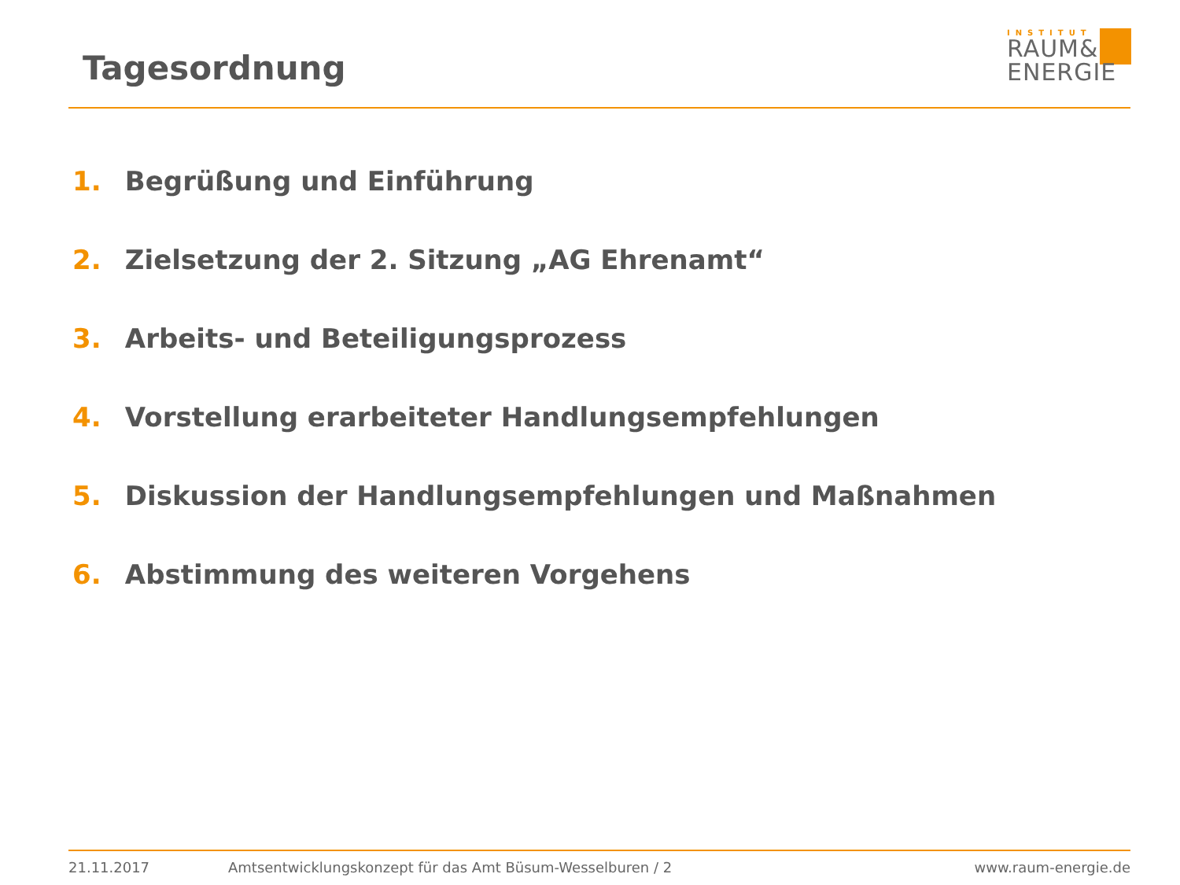Tagesordnung
INSTITUT
RAUM&
ENERGIE
1. Begrüßung und Einführung
2. Zielsetzung der 2. Sitzung „AG Ehrenamt“
3. Arbeits- und Beteiligungsprozess
4. Vorstellung erarbeiteter Handlungsempfehlungen
5. Diskussion der Handlungsempfehlungen und Maßnahmen
6. Abstimmung des weiteren Vorgehens
21.11.2017 Amtsentwicklungskonzept für das Amt Büsum-Wesselburen / 2 www.raum-energie.de